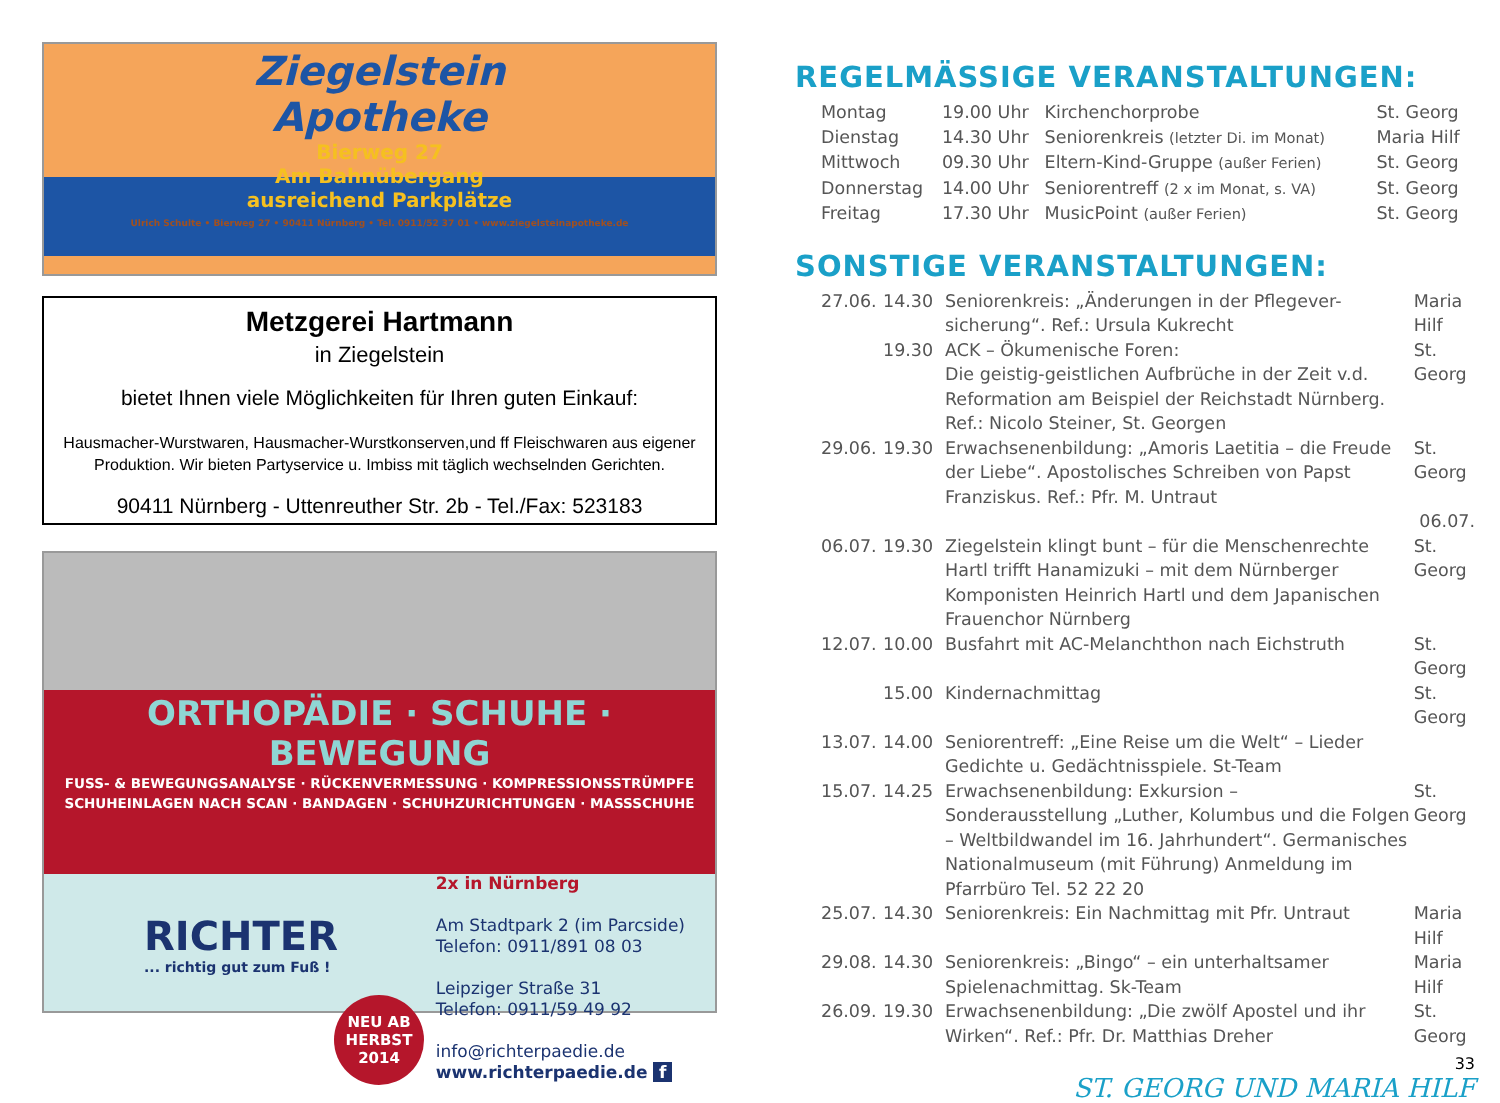Ziegelstein
Apotheke
Bierweg 27
Am Bahnübergang
ausreichend Parkplätze
Ulrich Schulte • Bierweg 27 • 90411 Nürnberg • Tel. 0911/52 37 01 • www.ziegelsteinapotheke.de
Metzgerei Hartmann
in Ziegelstein
bietet Ihnen viele Möglichkeiten für Ihren guten Einkauf:
Hausmacher-Wurstwaren, Hausmacher-Wurstkonserven,und ff Fleischwaren aus eigener Produktion. Wir bieten Partyservice u. Imbiss mit täglich wechselnden Gerichten.
90411 Nürnberg - Uttenreuther Str. 2b - Tel./Fax: 523183
ORTHOPÄDIE · SCHUHE · BEWEGUNG
FUSS- & BEWEGUNGSANALYSE · RÜCKENVERMESSUNG · KOMPRESSIONSSTRÜMPFE
SCHUHEINLAGEN NACH SCAN · BANDAGEN · SCHUHZURICHTUNGEN · MASSSCHUHE
RICHTER
... richtig gut zum Fuß !
NEU AB
HERBST
2014
2x in Nürnberg
Am Stadtpark 2 (im Parcside)
Telefon: 0911/891 08 03
Leipziger Straße 31
Telefon: 0911/59 49 92
info@richterpaedie.de
www.richterpaedie.de f
REGELMÄSSIGE VERANSTALTUNGEN:
| Montag | 19.00 Uhr | Kirchenchorprobe | St. Georg |
| Dienstag | 14.30 Uhr | Seniorenkreis (letzter Di. im Monat) | Maria Hilf |
| Mittwoch | 09.30 Uhr | Eltern-Kind-Gruppe (außer Ferien) | St. Georg |
| Donnerstag | 14.00 Uhr | Seniorentreff (2 x im Monat, s. VA) | St. Georg |
| Freitag | 17.30 Uhr | MusicPoint (außer Ferien) | St. Georg |
SONSTIGE VERANSTALTUNGEN:
| 27.06. | 14.30 | Seniorenkreis: „Änderungen in der Pflegever- sicherung“. Ref.: Ursula Kukrecht | Maria Hilf |
| | 19.30 | ACK – Ökumenische Foren: Die geistig-geistlichen Aufbrüche in der Zeit v.d. Reformation am Beispiel der Reichstadt Nürnberg. Ref.: Nicolo Steiner, St. Georgen | St. Georg |
| 29.06. | 19.30 | Erwachsenenbildung: „Amoris Laetitia – die Freude der Liebe“. Apostolisches Schreiben von Papst Franziskus. Ref.: Pfr. M. Untraut | St. Georg 06.07. |
| 06.07. | 19.30 | Ziegelstein klingt bunt – für die Menschenrechte Hartl trifft Hanamizuki – mit dem Nürnberger Komponisten Heinrich Hartl und dem Japanischen Frauenchor Nürnberg | St. Georg |
| 12.07. | 10.00 | Busfahrt mit AC-Melanchthon nach Eichstruth | St. Georg |
| | 15.00 | Kindernachmittag | St. Georg |
| 13.07. | 14.00 | Seniorentreff: „Eine Reise um die Welt“ – Lieder Gedichte u. Gedächtnisspiele. St-Team | |
| 15.07. | 14.25 | Erwachsenenbildung: Exkursion – Sonderausstellung „Luther, Kolumbus und die Folgen – Weltbildwandel im 16. Jahrhundert“. Germanisches Nationalmuseum (mit Führung) Anmeldung im Pfarrbüro Tel. 52 22 20 | St. Georg |
| 25.07. | 14.30 | Seniorenkreis: Ein Nachmittag mit Pfr. Untraut | Maria Hilf |
| 29.08. | 14.30 | Seniorenkreis: „Bingo“ – ein unterhaltsamer Spielenachmittag. Sk-Team | Maria Hilf |
| 26.09. | 19.30 | Erwachsenenbildung: „Die zwölf Apostel und ihr Wirken“. Ref.: Pfr. Dr. Matthias Dreher | St. Georg |
33
ST. GEORG UND MARIA HILF